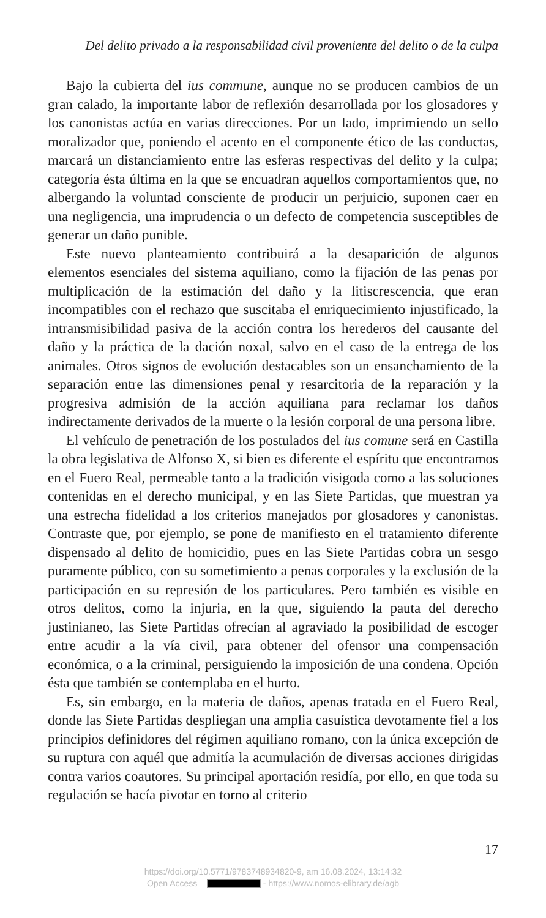Del delito privado a la responsabilidad civil proveniente del delito o de la culpa
Bajo la cubierta del ius commune, aunque no se producen cambios de un gran calado, la importante labor de reflexión desarrollada por los glosadores y los canonistas actúa en varias direcciones. Por un lado, imprimiendo un sello moralizador que, poniendo el acento en el componente ético de las conductas, marcará un distanciamiento entre las esferas respectivas del delito y la culpa; categoría ésta última en la que se encuadran aquellos comportamientos que, no albergando la voluntad consciente de producir un perjuicio, suponen caer en una negligencia, una imprudencia o un defecto de competencia susceptibles de generar un daño punible.
Este nuevo planteamiento contribuirá a la desaparición de algunos elementos esenciales del sistema aquiliano, como la fijación de las penas por multiplicación de la estimación del daño y la litiscrescencia, que eran incompatibles con el rechazo que suscitaba el enriquecimiento injustificado, la intransmisibilidad pasiva de la acción contra los herederos del causante del daño y la práctica de la dación noxal, salvo en el caso de la entrega de los animales. Otros signos de evolución destacables son un ensanchamiento de la separación entre las dimensiones penal y resarcitoria de la reparación y la progresiva admisión de la acción aquiliana para reclamar los daños indirectamente derivados de la muerte o la lesión corporal de una persona libre.
El vehículo de penetración de los postulados del ius comune será en Castilla la obra legislativa de Alfonso X, si bien es diferente el espíritu que encontramos en el Fuero Real, permeable tanto a la tradición visigoda como a las soluciones contenidas en el derecho municipal, y en las Siete Partidas, que muestran ya una estrecha fidelidad a los criterios manejados por glosadores y canonistas. Contraste que, por ejemplo, se pone de manifiesto en el tratamiento diferente dispensado al delito de homicidio, pues en las Siete Partidas cobra un sesgo puramente público, con su sometimiento a penas corporales y la exclusión de la participación en su represión de los particulares. Pero también es visible en otros delitos, como la injuria, en la que, siguiendo la pauta del derecho justinianeo, las Siete Partidas ofrecían al agraviado la posibilidad de escoger entre acudir a la vía civil, para obtener del ofensor una compensación económica, o a la criminal, persiguiendo la imposición de una condena. Opción ésta que también se contemplaba en el hurto.
Es, sin embargo, en la materia de daños, apenas tratada en el Fuero Real, donde las Siete Partidas despliegan una amplia casuística devotamente fiel a los principios definidores del régimen aquiliano romano, con la única excepción de su ruptura con aquél que admitía la acumulación de diversas acciones dirigidas contra varios coautores. Su principal aportación residía, por ello, en que toda su regulación se hacía pivotar en torno al criterio
17
https://doi.org/10.5771/9783748934820-9, am 16.08.2024, 13:14:32
Open Access – - https://www.nomos-elibrary.de/agb